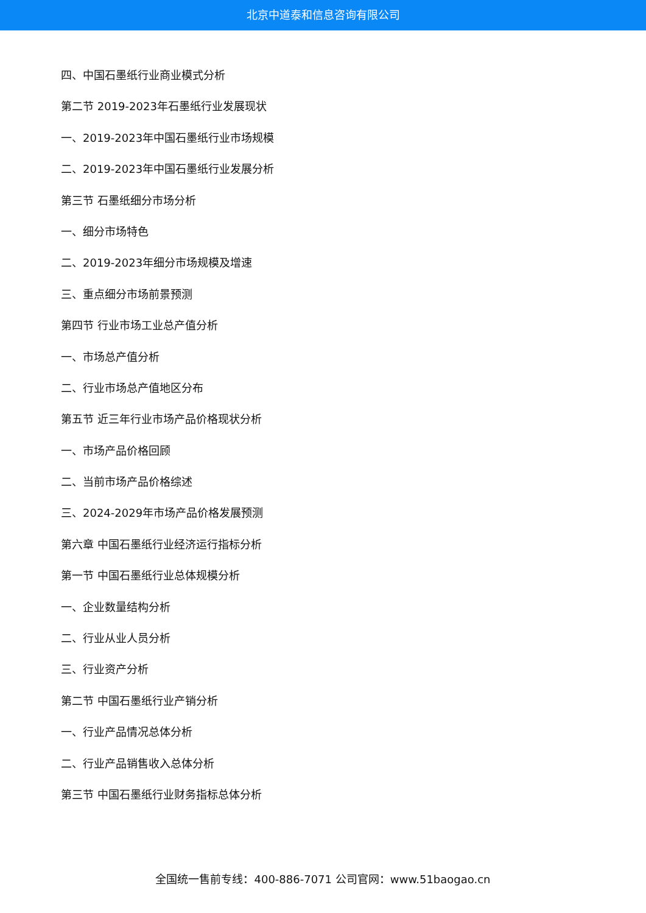北京中道泰和信息咨询有限公司
四、中国石墨纸行业商业模式分析
第二节 2019-2023年石墨纸行业发展现状
一、2019-2023年中国石墨纸行业市场规模
二、2019-2023年中国石墨纸行业发展分析
第三节 石墨纸细分市场分析
一、细分市场特色
二、2019-2023年细分市场规模及增速
三、重点细分市场前景预测
第四节 行业市场工业总产值分析
一、市场总产值分析
二、行业市场总产值地区分布
第五节 近三年行业市场产品价格现状分析
一、市场产品价格回顾
二、当前市场产品价格综述
三、2024-2029年市场产品价格发展预测
第六章 中国石墨纸行业经济运行指标分析
第一节 中国石墨纸行业总体规模分析
一、企业数量结构分析
二、行业从业人员分析
三、行业资产分析
第二节 中国石墨纸行业产销分析
一、行业产品情况总体分析
二、行业产品销售收入总体分析
第三节 中国石墨纸行业财务指标总体分析
全国统一售前专线：400-886-7071 公司官网：www.51baogao.cn